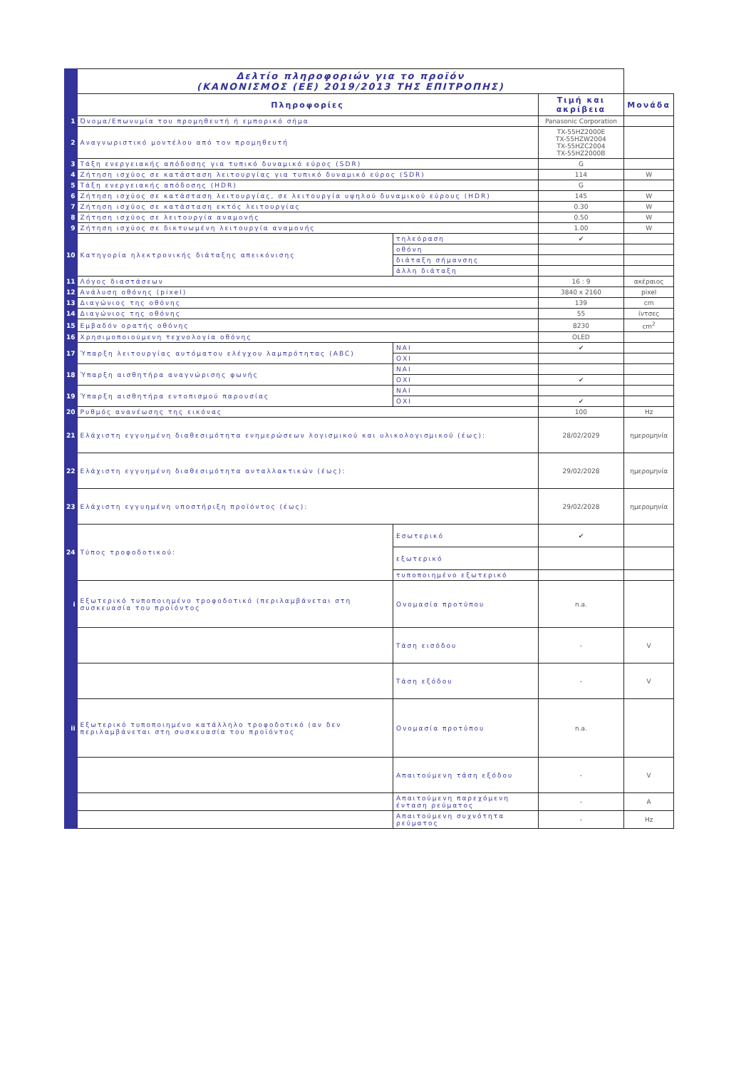| | Δελτίο πληροφοριών για το προϊόν (ΚΑΝΟΝΙΣΜΟΣ (ΕΕ) 2019/2013 ΤΗΣ ΕΠΙΤΡΟΠΗΣ) | | | |
| | Πληροφορίες | | Τιμή και ακρίβεια | Μονάδα |
| 1 | Όνομα/Επωνυμία του προμηθευτή ή εμπορικό σήμα | | Panasonic Corporation | |
| 2 | Αναγνωριστικό μοντέλου από τον προμηθευτή | | TX-55HZ2000E TX-55HZW2004 TX-55HZC2004 TX-55HZ2000B | |
| 3 | Τάξη ενεργειακής απόδοσης για τυπικό δυναμικό εύρος (SDR) | | G | |
| 4 | Ζήτηση ισχύος σε κατάσταση λειτουργίας για τυπικό δυναμικό εύρος (SDR) | | 114 | W |
| 5 | Τάξη ενεργειακής απόδοσης (HDR) | | G | |
| 6 | Ζήτηση ισχύος σε κατάσταση λειτουργίας, σε λειτουργία υψηλού δυναμικού εύρους (HDR) | | 145 | W |
| 7 | Ζήτηση ισχύος σε κατάσταση εκτός λειτουργίας | | 0.30 | W |
| 8 | Ζήτηση ισχύος σε λειτουργία αναμονής | | 0.50 | W |
| 9 | Ζήτηση ισχύος σε δικτυωμένη λειτουργία αναμονής | | 1.00 | W |
| 10 | Κατηγορία ηλεκτρονικής διάταξης απεικόνισης | τηλεόραση | ✔ | |
| | | οθόνη | | |
| | | διάταξη σήμανσης | | |
| | | άλλη διάταξη | | |
| 11 | Λόγος διαστάσεων | | 16 : 9 | ακέραιος |
| 12 | Ανάλυση οθόνης (pixel) | | 3840 x 2160 | pixel |
| 13 | Διαγώνιος της οθόνης | | 139 | cm |
| 14 | Διαγώνιος της οθόνης | | 55 | ίντσες |
| 15 | Εμβαδόν ορατής οθόνης | | 8230 | cm<sup>2</sup> |
| 16 | Χρησιμοποιούμενη τεχνολογία οθόνης | | OLED | |
| 17 | Ύπαρξη λειτουργίας αυτόματου ελέγχου λαμπρότητας (ABC) | ΝΑΙ | ✔ | |
| | | ΟΧΙ | | |
| 18 | Ύπαρξη αισθητήρα αναγνώρισης φωνής | ΝΑΙ | | |
| | | ΟΧΙ | ✔ | |
| 19 | Ύπαρξη αισθητήρα εντοπισμού παρουσίας | ΝΑΙ | | |
| | | ΟΧΙ | ✔ | |
| 20 | Ρυθμός ανανέωσης της εικόνας | | 100 | Hz |
| 21 | Ελάχιστη εγγυημένη διαθεσιμότητα ενημερώσεων λογισμικού και υλικολογισμικού (έως): | | 28/02/2029 | ημερομηνία |
| 22 | Ελάχιστη εγγυημένη διαθεσιμότητα ανταλλακτικών (έως): | | 29/02/2028 | ημερομηνία |
| 23 | Ελάχιστη εγγυημένη υποστήριξη προϊόντος (έως): | | 29/02/2028 | ημερομηνία |
| 24 | Τύπος τροφοδοτικού: | Εσωτερικό | ✔ | |
| | | εξωτερικό | | |
| | | τυποποιημένο εξωτερικό | | |
| i | Εξωτερικό τυποποιημένο τροφοδοτικό (περιλαμβάνεται στη συσκευασία του προϊόντος | Ονομασία προτύπου | n.a. | |
| | | Τάση εισόδου | - | V |
| | | Τάση εξόδου | - | V |
| ii | Εξωτερικό τυποποιημένο κατάλληλο τροφοδοτικό (αν δεν περιλαμβάνεται στη συσκευασία του προϊόντος | Ονομασία προτύπου | n.a. | |
| | | Απαιτούμενη τάση εξόδου | - | V |
| | | Απαιτούμενη παρεχόμενη ένταση ρεύματος | - | A |
| | | Απαιτούμενη συχνότητα ρεύματος | - | Hz |